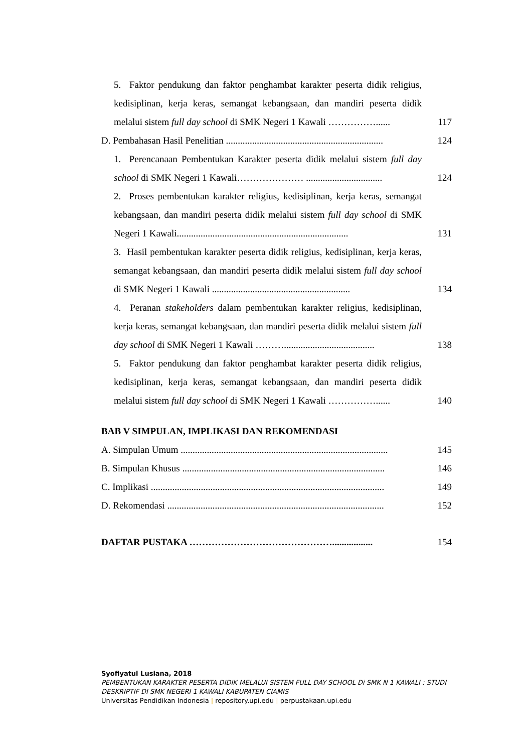5. Faktor pendukung dan faktor penghambat karakter peserta didik religius, kedisiplinan, kerja keras, semangat kebangsaan, dan mandiri peserta didik melalui sistem full day school di SMK Negeri 1 Kawali ……………......
117
D. Pembahasan Hasil Penelitian ..................................................................
124
1. Perencanaan Pembentukan Karakter peserta didik melalui sistem full day school di SMK Negeri 1 Kawali………………… ................................
124
2. Proses pembentukan karakter religius, kedisiplinan, kerja keras, semangat kebangsaan, dan mandiri peserta didik melalui sistem full day school di SMK Negeri 1 Kawali........................................................................
131
3. Hasil pembentukan karakter peserta didik religius, kedisiplinan, kerja keras, semangat kebangsaan, dan mandiri peserta didik melalui sistem full day school di SMK Negeri 1 Kawali ..........................................................
134
4. Peranan stakeholders dalam pembentukan karakter religius, kedisiplinan, kerja keras, semangat kebangsaan, dan mandiri peserta didik melalui sistem full day school di SMK Negeri 1 Kawali ………......................................
138
5. Faktor pendukung dan faktor penghambat karakter peserta didik religius, kedisiplinan, kerja keras, semangat kebangsaan, dan mandiri peserta didik melalui sistem full day school di SMK Negeri 1 Kawali ……………......
140
BAB V SIMPULAN, IMPLIKASI DAN REKOMENDASI
A. Simpulan Umum .......................................................................................
145
B. Simpulan Khusus .....................................................................................
146
C. Implikasi ..................................................................................................
149
D. Rekomendasi ...........................................................................................
152
DAFTAR PUSTAKA ……………………………………….................
154
Syofiyatul Lusiana, 2018
PEMBENTUKAN KARAKTER PESERTA DIDIK MELALUI SISTEM FULL DAY SCHOOL Di SMK N 1 KAWALI : STUDI DESKRIPTIF DI SMK NEGERI 1 KAWALI KABUPATEN CIAMIS
Universitas Pendidikan Indonesia | repository.upi.edu | perpustakaan.upi.edu